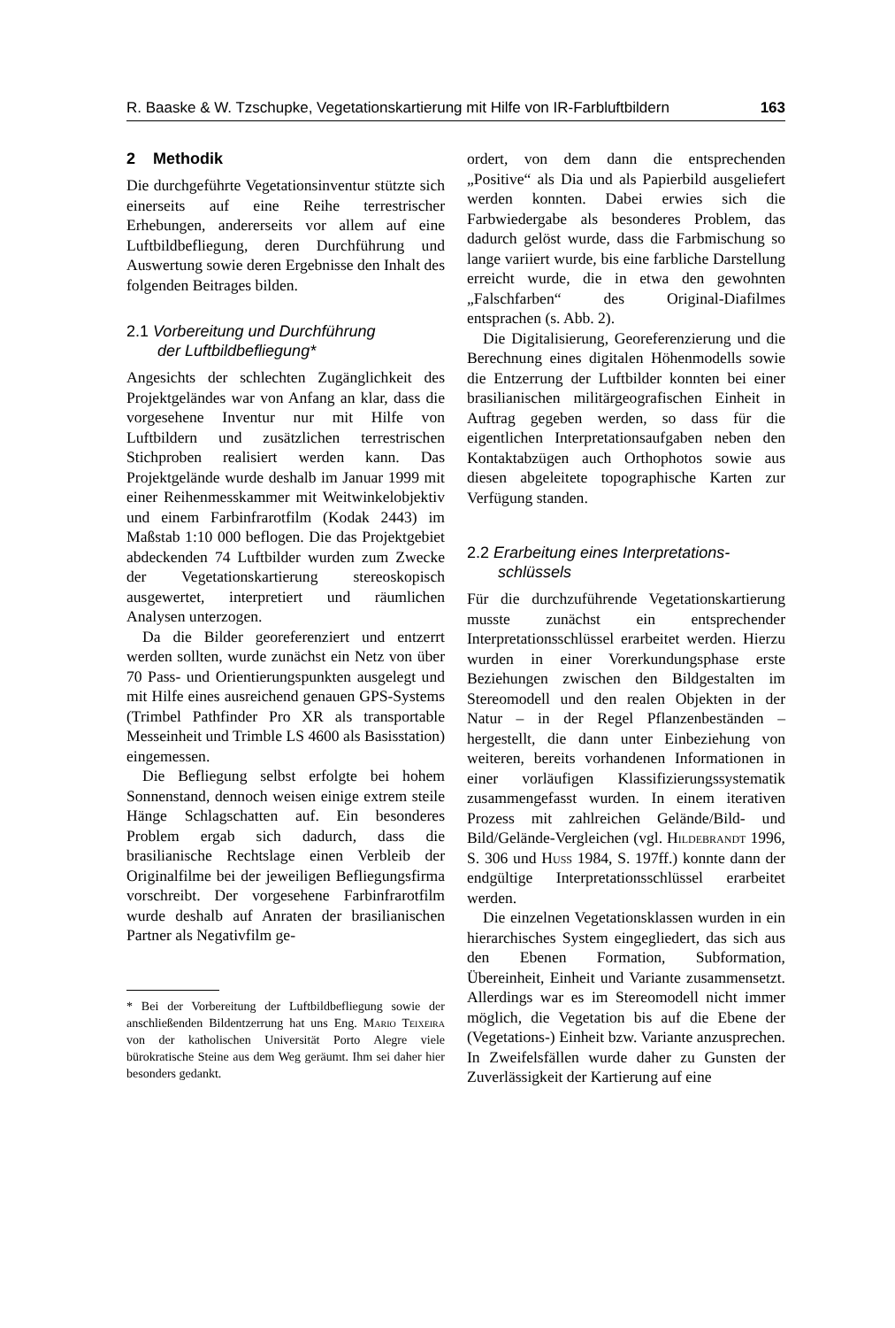R. Baaske & W. Tzschupke, Vegetationskartierung mit Hilfe von IR-Farbluftbildern 163
2 Methodik
Die durchgeführte Vegetationsinventur stützte sich einerseits auf eine Reihe terrestrischer Erhebungen, andererseits vor allem auf eine Luftbildbefliegung, deren Durchführung und Auswertung sowie deren Ergebnisse den Inhalt des folgenden Beitrages bilden.
2.1 Vorbereitung und Durchführung
der Luftbildbefliegung*
Angesichts der schlechten Zugänglichkeit des Projektgeländes war von Anfang an klar, dass die vorgesehene Inventur nur mit Hilfe von Luftbildern und zusätzlichen terrestrischen Stichproben realisiert werden kann. Das Projektgelände wurde deshalb im Januar 1999 mit einer Reihenmesskammer mit Weitwinkelobjektiv und einem Farbinfrarotfilm (Kodak 2443) im Maßstab 1:10 000 beflogen. Die das Projektgebiet abdeckenden 74 Luftbilder wurden zum Zwecke der Vegetationskartierung stereoskopisch ausgewertet, interpretiert und räumlichen Analysen unterzogen.
Da die Bilder georeferenziert und entzerrt werden sollten, wurde zunächst ein Netz von über 70 Pass- und Orientierungspunkten ausgelegt und mit Hilfe eines ausreichend genauen GPS-Systems (Trimbel Pathfinder Pro XR als transportable Messeinheit und Trimble LS 4600 als Basisstation) eingemessen.
Die Befliegung selbst erfolgte bei hohem Sonnenstand, dennoch weisen einige extrem steile Hänge Schlagschatten auf. Ein besonderes Problem ergab sich dadurch, dass die brasilianische Rechtslage einen Verbleib der Originalfilme bei der jeweiligen Befliegungsfirma vorschreibt. Der vorgesehene Farbinfrarotfilm wurde deshalb auf Anraten der brasilianischen Partner als Negativfilm ge-
* Bei der Vorbereitung der Luftbildbefliegung sowie der anschließenden Bildentzerrung hat uns Eng. Mario Teixeira von der katholischen Universität Porto Alegre viele bürokratische Steine aus dem Weg geräumt. Ihm sei daher hier besonders gedankt.
ordert, von dem dann die entsprechenden „Positive“ als Dia und als Papierbild ausgeliefert werden konnten. Dabei erwies sich die Farbwiedergabe als besonderes Problem, das dadurch gelöst wurde, dass die Farbmischung so lange variiert wurde, bis eine farbliche Darstellung erreicht wurde, die in etwa den gewohnten „Falschfarben“ des Original-Diafilmes entsprachen (s. Abb. 2).
Die Digitalisierung, Georeferenzierung und die Berechnung eines digitalen Höhenmodells sowie die Entzerrung der Luftbilder konnten bei einer brasilianischen militärgeografischen Einheit in Auftrag gegeben werden, so dass für die eigentlichen Interpretationsaufgaben neben den Kontaktabzügen auch Orthophotos sowie aus diesen abgeleitete topographische Karten zur Verfügung standen.
2.2 Erarbeitung eines Interpretations-
schlüssels
Für die durchzuführende Vegetationskartierung musste zunächst ein entsprechender Interpretationsschlüssel erarbeitet werden. Hierzu wurden in einer Vorerkundungsphase erste Beziehungen zwischen den Bildgestalten im Stereomodell und den realen Objekten in der Natur – in der Regel Pflanzenbeständen – hergestellt, die dann unter Einbeziehung von weiteren, bereits vorhandenen Informationen in einer vorläufigen Klassifizierungssystematik zusammengefasst wurden. In einem iterativen Prozess mit zahlreichen Gelände/Bild- und Bild/Gelände-Vergleichen (vgl. Hildebrandt 1996, S. 306 und Huss 1984, S. 197ff.) konnte dann der endgültige Interpretationsschlüssel erarbeitet werden.
Die einzelnen Vegetationsklassen wurden in ein hierarchisches System eingegliedert, das sich aus den Ebenen Formation, Subformation, Übereinheit, Einheit und Variante zusammensetzt. Allerdings war es im Stereomodell nicht immer möglich, die Vegetation bis auf die Ebene der (Vegetations-) Einheit bzw. Variante anzusprechen. In Zweifelsfällen wurde daher zu Gunsten der Zuverlässigkeit der Kartierung auf eine